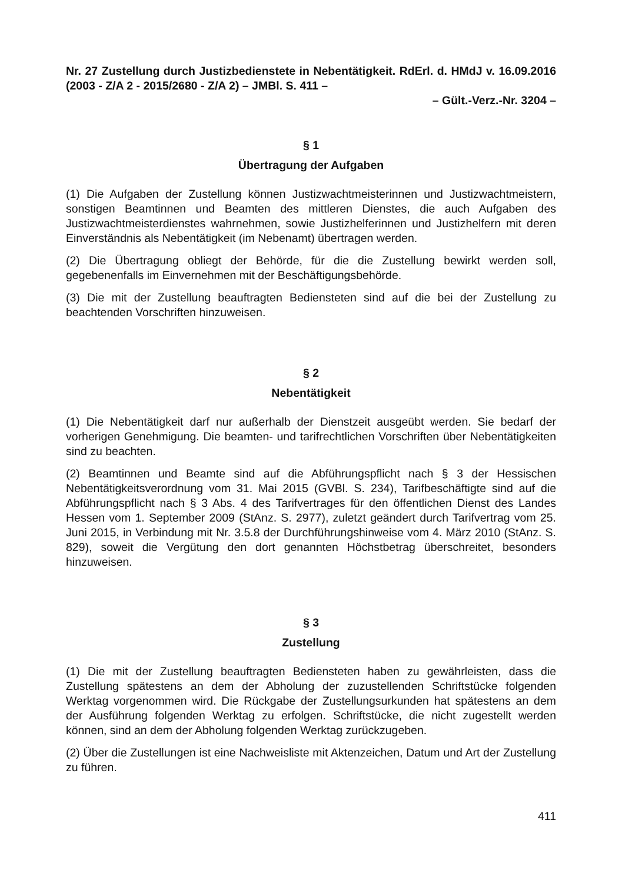Nr. 27 Zustellung durch Justizbedienstete in Nebentätigkeit. RdErl. d. HMdJ v. 16.09.2016 (2003 - Z/A 2 - 2015/2680 - Z/A 2) – JMBl. S. 411 –
– Gült.-Verz.-Nr. 3204 –
§ 1
Übertragung der Aufgaben
(1) Die Aufgaben der Zustellung können Justizwachtmeisterinnen und Justizwachtmeistern, sonstigen Beamtinnen und Beamten des mittleren Dienstes, die auch Aufgaben des Justizwachtmeisterdienstes wahrnehmen, sowie Justizhelferinnen und Justizhelfern mit deren Einverständnis als Nebentätigkeit (im Nebenamt) übertragen werden.
(2) Die Übertragung obliegt der Behörde, für die die Zustellung bewirkt werden soll, gegebenenfalls im Einvernehmen mit der Beschäftigungsbehörde.
(3) Die mit der Zustellung beauftragten Bediensteten sind auf die bei der Zustellung zu beachtenden Vorschriften hinzuweisen.
§ 2
Nebentätigkeit
(1) Die Nebentätigkeit darf nur außerhalb der Dienstzeit ausgeübt werden. Sie bedarf der vorherigen Genehmigung. Die beamten- und tarifrechtlichen Vorschriften über Nebentätigkeiten sind zu beachten.
(2) Beamtinnen und Beamte sind auf die Abführungspflicht nach § 3 der Hessischen Nebentätigkeitsverordnung vom 31. Mai 2015 (GVBl. S. 234), Tarifbeschäftigte sind auf die Abführungspflicht nach § 3 Abs. 4 des Tarifvertrages für den öffentlichen Dienst des Landes Hessen vom 1. September 2009 (StAnz. S. 2977), zuletzt geändert durch Tarifvertrag vom 25. Juni 2015, in Verbindung mit Nr. 3.5.8 der Durchführungshinweise vom 4. März 2010 (StAnz. S. 829), soweit die Vergütung den dort genannten Höchstbetrag überschreitet, besonders hinzuweisen.
§ 3
Zustellung
(1) Die mit der Zustellung beauftragten Bediensteten haben zu gewährleisten, dass die Zustellung spätestens an dem der Abholung der zuzustellenden Schriftstücke folgenden Werktag vorgenommen wird. Die Rückgabe der Zustellungsurkunden hat spätestens an dem der Ausführung folgenden Werktag zu erfolgen. Schriftstücke, die nicht zugestellt werden können, sind an dem der Abholung folgenden Werktag zurückzugeben.
(2) Über die Zustellungen ist eine Nachweisliste mit Aktenzeichen, Datum und Art der Zustellung zu führen.
411